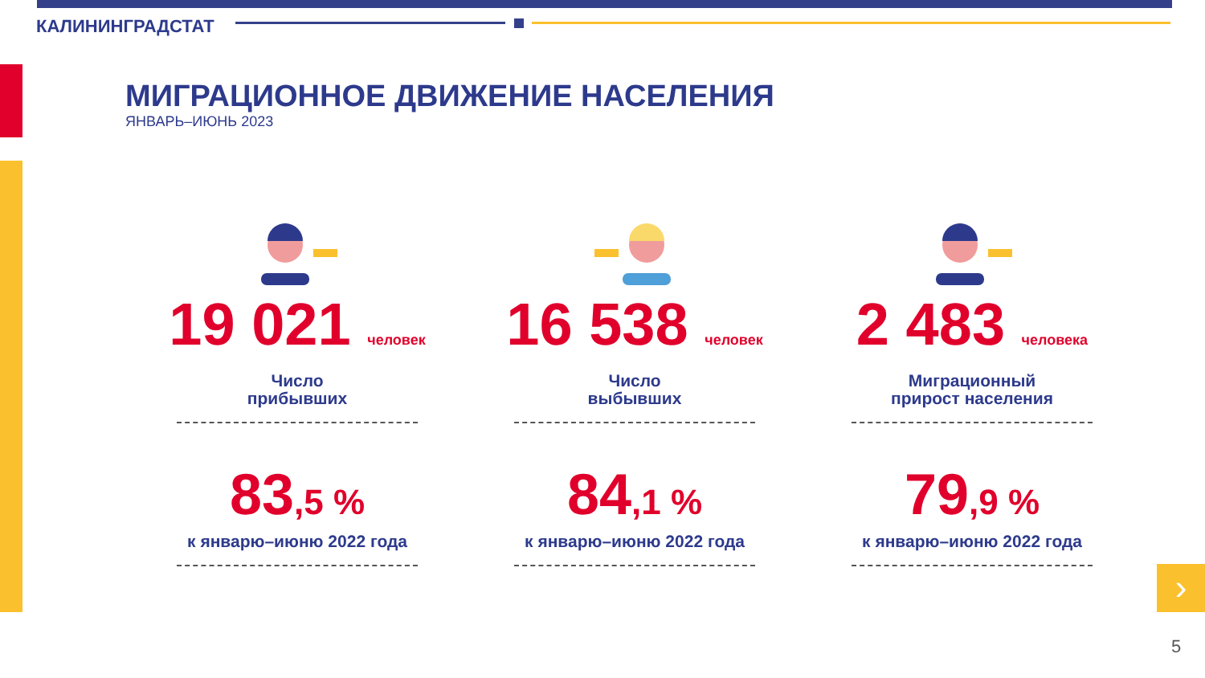КАЛИНИНГРАДСТАТ
МИГРАЦИОННОЕ ДВИЖЕНИЕ НАСЕЛЕНИЯ
ЯНВАРЬ–ИЮНЬ 2023
19 021 человек
Число
прибывших
83,5 %
к январю–июню 2022 года
16 538 человек
Число
выбывших
84,1 %
к январю–июню 2022 года
2 483 человека
Миграционный
прирост населения
79,9 %
к январю–июню 2022 года
›
5